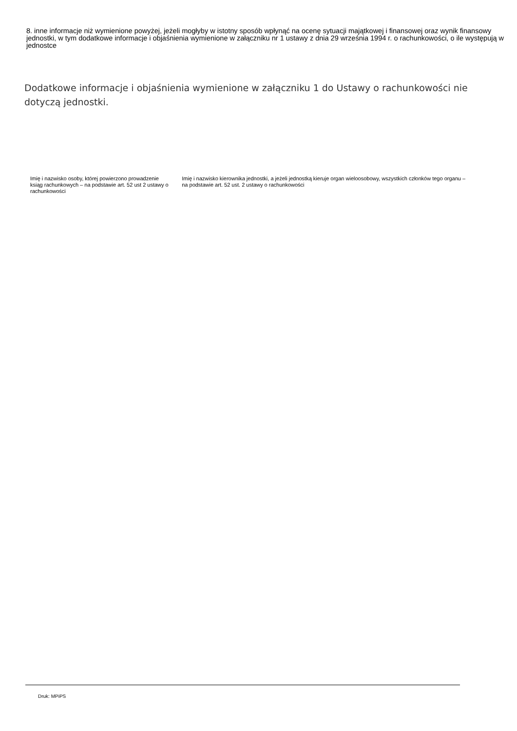8. inne informacje niż wymienione powyżej, jeżeli mogłyby w istotny sposób wpłynąć na ocenę sytuacji majątkowej i finansowej oraz wynik finansowy jednostki, w tym dodatkowe informacje i objaśnienia wymienione w załączniku nr 1 ustawy z dnia 29 września 1994 r. o rachunkowości, o ile występują w jednostce
Dodatkowe informacje i objaśnienia wymienione w załączniku 1 do Ustawy o rachunkowości nie dotyczą jednostki.
Imię i nazwisko osoby, której powierzono prowadzenie
ksiąg rachunkowych – na podstawie art. 52 ust 2 ustawy o rachunkowości
Imię i nazwisko kierownika jednostki, a jeżeli jednostką kieruje organ wieloosobowy, wszystkich członków tego organu – na podstawie art. 52 ust. 2 ustawy o rachunkowości
Druk: MPiPS